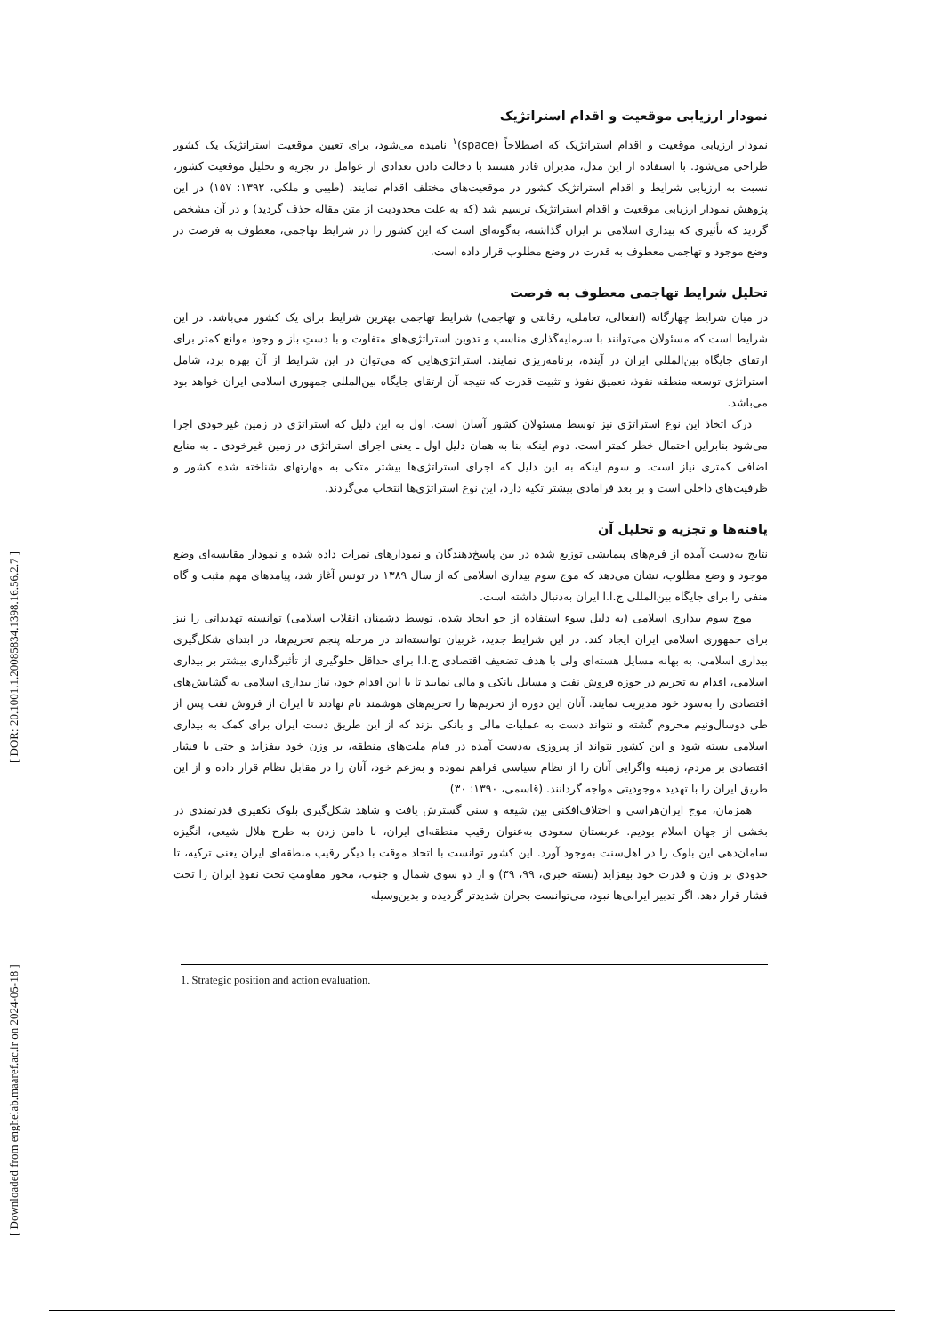[ Downloaded from enghelab.maaref.ac.ir on 2024-05-18 ] [ DOR: 20.1001.1.20085834.1398.16.56.2.7 ]
نمودار ارزیابی موقعیت و اقدام استراتژیک
نمودار ارزیابی موقعیت و اقدام استراتژیک که اصطلاحاً (space)<sup>۱</sup> نامیده می‌شود، برای تعیین موقعیت استراتژیک یک کشور طراحی می‌شود. با استفاده از این مدل، مدیران قادر هستند با دخالت دادن تعدادی از عوامل در تجزیه و تحلیل موقعیت کشور، نسبت به ارزیابی شرایط و اقدام استراتژیک کشور در موقعیت‌های مختلف اقدام نمایند. (طیبی و ملکی، ۱۳۹۲: ۱۵۷) در این پژوهش نمودار ارزیابی موقعیت و اقدام استراتژیک ترسیم شد (که به علت محدودیت از متن مقاله حذف گردید) و در آن مشخص گردید که تأثیری که بیداری اسلامی بر ایران گذاشته، به‌گونه‌ای است که این کشور را در شرایط تهاجمی، معطوف به فرصت در وضع موجود و تهاجمی معطوف به قدرت در وضع مطلوب قرار داده است.
تحلیل شرایط تهاجمی معطوف به فرصت
در میان شرایط چهارگانه (انفعالی، تعاملی، رقابتی و تهاجمی) شرایط تهاجمی بهترین شرایط برای یک کشور می‌باشد. در این شرایط است که مسئولان می‌توانند با سرمایه‌گذاری مناسب و تدوین استراتژی‌های متفاوت و با دستِ باز و وجود موانع کمتر برای ارتقای جایگاه بین‌المللی ایران در آینده، برنامه‌ریزی نمایند. استراتژی‌هایی که می‌توان در این شرایط از آن بهره برد، شامل استراتژی توسعه منطقه نفوذ، تعمیق نفوذ و تثبیت قدرت که نتیجه آن ارتقای جایگاه بین‌المللی جمهوری اسلامی ایران خواهد بود می‌باشد.
درک اتخاذ این نوع استراتژی نیز توسط مسئولان کشور آسان است. اول به این دلیل که استراتژی در زمین غیرخودی اجرا می‌شود بنابراین احتمال خطر کمتر است. دوم اینکه بنا به همان دلیل اول ـ یعنی اجرای استراتژی در زمین غیرخودی ـ به منابع اضافی کمتری نیاز است. و سوم اینکه به این دلیل که اجرای استراتژی‌ها بیشتر متکی به مهارتهای شناخته شده کشور و ظرفیت‌های داخلی است و بر بعد فرامادی بیشتر تکیه دارد، این نوع استراتژی‌ها انتخاب می‌گردند.
یافته‌ها و تجزیه و تحلیل آن
نتایج به‌دست آمده از فرم‌های پیمایشی توزیع شده در بین پاسخ‌دهندگان و نمودارهای نمرات داده شده و نمودار مقایسه‌ای وضع موجود و وضع مطلوب، نشان می‌دهد که موج سوم بیداری اسلامی که از سال ۱۳۸۹ در تونس آغاز شد، پیامدهای مهم مثبت و گاه منفی را برای جایگاه بین‌المللی ج.ا.ا ایران به‌دنبال داشته است.
موج سوم بیداری اسلامی (به دلیل سوء استفاده از جو ایجاد شده، توسط دشمنان انقلاب اسلامی) توانسته تهدیداتی را نیز برای جمهوری اسلامی ایران ایجاد کند. در این شرایط جدید، غربیان توانسته‌اند در مرحله پنجم تحریم‌ها، در ابتدای شکل‌گیری بیداری اسلامی، به بهانه مسایل هسته‌ای ولی با هدف تضعیف اقتصادی ج.ا.ا برای حداقل جلوگیری از تأثیرگذاری بیشتر بر بیداری اسلامی، اقدام به تحریم در حوزه فروش نفت و مسایل بانکی و مالی نمایند تا با این اقدام خود، نیاز بیداری اسلامی به گشایش‌های اقتصادی را به‌سود خود مدیریت نمایند. آنان این دوره از تحریم‌ها را تحریم‌های هوشمند نام نهادند تا ایران از فروش نفت پس از طی دوسال‌ونیم محروم گشته و نتواند دست به عملیات مالی و بانکی بزند که از این طریق دست ایران برای کمک به بیداری اسلامی بسته شود و این کشور نتواند از پیروزی به‌دست آمده در قیام ملت‌های منطقه، بر وزن خود بیفزاید و حتی با فشار اقتصادی بر مردم، زمینه واگرایی آنان را از نظام سیاسی فراهم نموده و به‌زعم خود، آنان را در مقابل نظام قرار داده و از این طریق ایران را با تهدید موجودیتی مواجه گردانند. (قاسمی، ۱۳۹۰: ۳۰)
همزمان، موج ایران‌هراسی و اختلاف‌افکنی بین شیعه و سنی گسترش یافت و شاهد شکل‌گیری بلوک تکفیری قدرتمندی در بخشی از جهان اسلام بودیم. عربستان سعودی به‌عنوان رقیب منطقه‌ای ایران، با دامن زدن به طرح هلال شیعی، انگیزه سامان‌دهی این بلوک را در اهل‌سنت به‌وجود آورد. این کشور توانست با اتحاد موقت با دیگر رقیب منطقه‌ای ایران یعنی ترکیه، تا حدودی بر وزن و قدرت خود بیفزاید (بسته خبری، ۹۹، ۳۹) و از دو سوی شمال و جنوب، محور مقاومتِ تحت نفوذِ ایران را تحت فشار قرار دهد. اگر تدبیر ایرانی‌ها نبود، می‌توانست بحران شدیدتر گردیده و بدین‌وسیله
1. Strategic position and action evaluation.